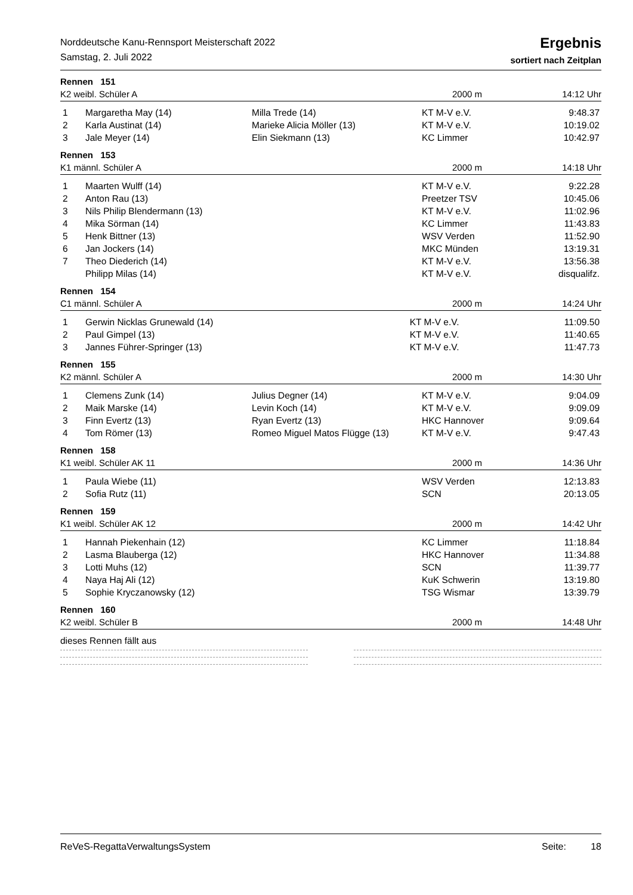Norddeutsche Kanu-Rennsport Meisterschaft 2022
Samstag, 2. Juli 2022
Ergebnis
sortiert nach Zeitplan
Rennen 151
K2 weibl. Schüler A 2000 m 14:12 Uhr
| 1 | Margaretha May (14) | Milla Trede (14) | KT M-V e.V. | 9:48.37 |
| 2 | Karla Austinat (14) | Marieke Alicia Möller (13) | KT M-V e.V. | 10:19.02 |
| 3 | Jale Meyer (14) | Elin Siekmann (13) | KC Limmer | 10:42.97 |
Rennen 153
K1 männl. Schüler A 2000 m 14:18 Uhr
| 1 | Maarten Wulff (14) | | KT M-V e.V. | 9:22.28 |
| 2 | Anton Rau (13) | | Preetzer TSV | 10:45.06 |
| 3 | Nils Philip Blendermann (13) | | KT M-V e.V. | 11:02.96 |
| 4 | Mika Sörman (14) | | KC Limmer | 11:43.83 |
| 5 | Henk Bittner (13) | | WSV Verden | 11:52.90 |
| 6 | Jan Jockers (14) | | MKC Münden | 13:19.31 |
| 7 | Theo Diederich (14) | | KT M-V e.V. | 13:56.38 |
| | Philipp Milas (14) | | KT M-V e.V. | disqualifz. |
Rennen 154
C1 männl. Schüler A 2000 m 14:24 Uhr
| 1 | Gerwin Nicklas Grunewald (14) | KT M-V e.V. | 11:09.50 |
| 2 | Paul Gimpel (13) | KT M-V e.V. | 11:40.65 |
| 3 | Jannes Führer-Springer (13) | KT M-V e.V. | 11:47.73 |
Rennen 155
K2 männl. Schüler A 2000 m 14:30 Uhr
| 1 | Clemens Zunk (14) | Julius Degner (14) | KT M-V e.V. | 9:04.09 |
| 2 | Maik Marske (14) | Levin Koch (14) | KT M-V e.V. | 9:09.09 |
| 3 | Finn Evertz (13) | Ryan Evertz (13) | HKC Hannover | 9:09.64 |
| 4 | Tom Römer (13) | Romeo Miguel Matos Flügge (13) | KT M-V e.V. | 9:47.43 |
Rennen 158
K1 weibl. Schüler AK 11 2000 m 14:36 Uhr
| 1 | Paula Wiebe (11) | | WSV Verden | 12:13.83 |
| 2 | Sofia Rutz (11) | | SCN | 20:13.05 |
Rennen 159
K1 weibl. Schüler AK 12 2000 m 14:42 Uhr
| 1 | Hannah Piekenhain (12) | | KC Limmer | 11:18.84 |
| 2 | Lasma Blauberga (12) | | HKC Hannover | 11:34.88 |
| 3 | Lotti Muhs (12) | | SCN | 11:39.77 |
| 4 | Naya Haj Ali (12) | | KuK Schwerin | 13:19.80 |
| 5 | Sophie Kryczanowsky (12) | | TSG Wismar | 13:39.79 |
Rennen 160
K2 weibl. Schüler B 2000 m 14:48 Uhr
dieses Rennen fällt aus
ReVeS-RegattaVerwaltungsSystem Seite: 18